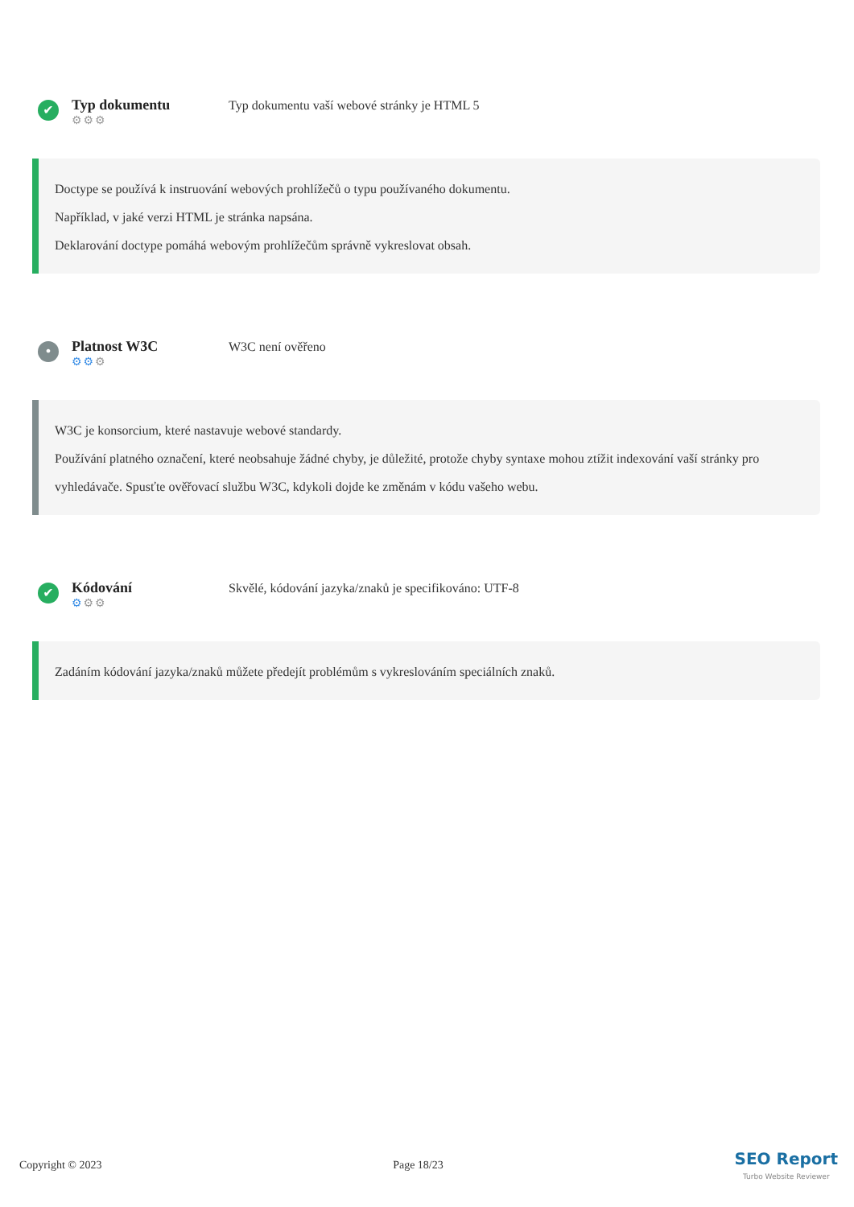✔
Typ dokumentu
⚙⚙⚙
Typ dokumentu vaší webové stránky je HTML 5
Doctype se používá k instruování webových prohlížečů o typu používaného dokumentu.
Například, v jaké verzi HTML je stránka napsána.
Deklarování doctype pomáhá webovým prohlížečům správně vykreslovat obsah.
•
Platnost W3C
⚙⚙⚙
W3C není ověřeno
W3C je konsorcium, které nastavuje webové standardy.
Používání platného označení, které neobsahuje žádné chyby, je důležité, protože chyby syntaxe mohou ztížit indexování vaší stránky pro vyhledávače. Spusťte ověřovací službu W3C, kdykoli dojde ke změnám v kódu vašeho webu.
✔
Kódování
⚙⚙⚙
Skvělé, kódování jazyka/znaků je specifikováno: UTF-8
Zadáním kódování jazyka/znaků můžete předejít problémům s vykreslováním speciálních znaků.
Copyright © 2023 Page 18/23 SEO Report
Turbo Website Reviewer